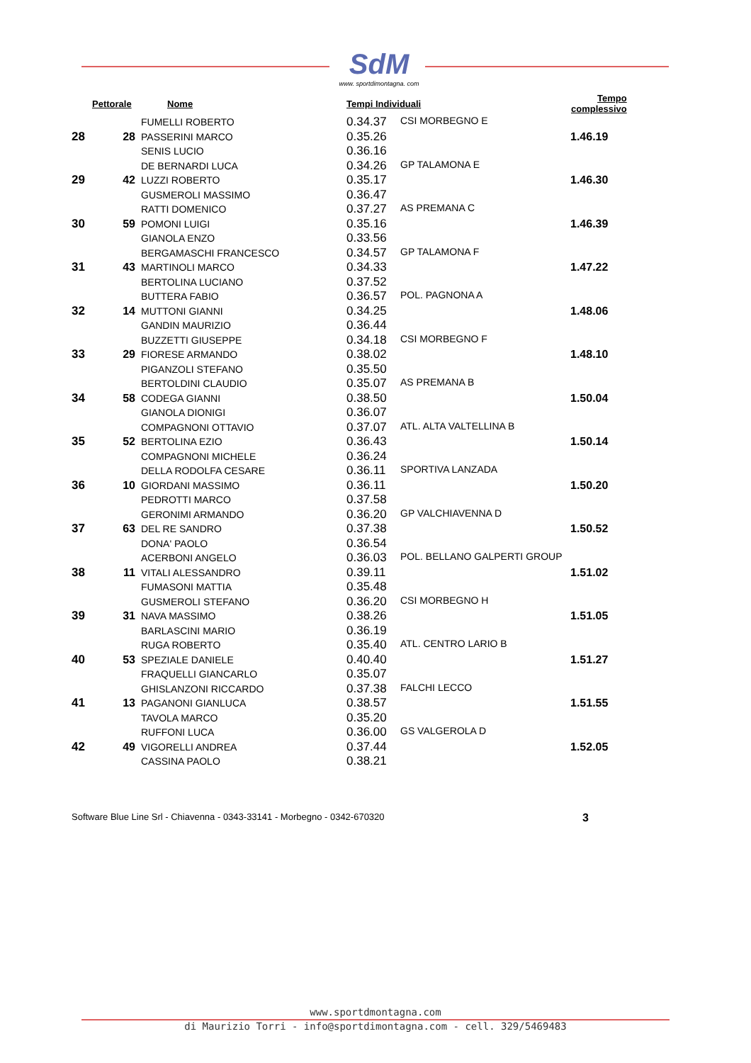SdM
www. sportdimontagna. com
| Pettorale | | Nome | Tempi Individuali | | Tempo complessivo |
| --- | --- | --- | --- | --- | --- |
| | | FUMELLI ROBERTO | 0.34.37 | CSI MORBEGNO E | |
| 28 | 28 | PASSERINI MARCO | 0.35.26 | | 1.46.19 |
| | | SENIS LUCIO | 0.36.16 | | |
| | | DE BERNARDI LUCA | 0.34.26 | GP TALAMONA E | |
| 29 | 42 | LUZZI ROBERTO | 0.35.17 | | 1.46.30 |
| | | GUSMEROLI MASSIMO | 0.36.47 | | |
| | | RATTI DOMENICO | 0.37.27 | AS PREMANA C | |
| 30 | 59 | POMONI LUIGI | 0.35.16 | | 1.46.39 |
| | | GIANOLA ENZO | 0.33.56 | | |
| | | BERGAMASCHI FRANCESCO | 0.34.57 | GP TALAMONA F | |
| 31 | 43 | MARTINOLI MARCO | 0.34.33 | | 1.47.22 |
| | | BERTOLINA LUCIANO | 0.37.52 | | |
| | | BUTTERA FABIO | 0.36.57 | POL. PAGNONA A | |
| 32 | 14 | MUTTONI GIANNI | 0.34.25 | | 1.48.06 |
| | | GANDIN MAURIZIO | 0.36.44 | | |
| | | BUZZETTI GIUSEPPE | 0.34.18 | CSI MORBEGNO F | |
| 33 | 29 | FIORESE ARMANDO | 0.38.02 | | 1.48.10 |
| | | PIGANZOLI STEFANO | 0.35.50 | | |
| | | BERTOLDINI CLAUDIO | 0.35.07 | AS PREMANA B | |
| 34 | 58 | CODEGA GIANNI | 0.38.50 | | 1.50.04 |
| | | GIANOLA DIONIGI | 0.36.07 | | |
| | | COMPAGNONI OTTAVIO | 0.37.07 | ATL. ALTA VALTELLINA B | |
| 35 | 52 | BERTOLINA EZIO | 0.36.43 | | 1.50.14 |
| | | COMPAGNONI MICHELE | 0.36.24 | | |
| | | DELLA RODOLFA CESARE | 0.36.11 | SPORTIVA LANZADA | |
| 36 | 10 | GIORDANI MASSIMO | 0.36.11 | | 1.50.20 |
| | | PEDROTTI MARCO | 0.37.58 | | |
| | | GERONIMI ARMANDO | 0.36.20 | GP VALCHIAVENNA D | |
| 37 | 63 | DEL RE SANDRO | 0.37.38 | | 1.50.52 |
| | | DONA' PAOLO | 0.36.54 | | |
| | | ACERBONI ANGELO | 0.36.03 | POL. BELLANO GALPERTI GROUP | |
| 38 | 11 | VITALI ALESSANDRO | 0.39.11 | | 1.51.02 |
| | | FUMASONI MATTIA | 0.35.48 | | |
| | | GUSMEROLI STEFANO | 0.36.20 | CSI MORBEGNO H | |
| 39 | 31 | NAVA MASSIMO | 0.38.26 | | 1.51.05 |
| | | BARLASCINI MARIO | 0.36.19 | | |
| | | RUGA ROBERTO | 0.35.40 | ATL. CENTRO LARIO B | |
| 40 | 53 | SPEZIALE DANIELE | 0.40.40 | | 1.51.27 |
| | | FRAQUELLI GIANCARLO | 0.35.07 | | |
| | | GHISLANZONI RICCARDO | 0.37.38 | FALCHI LECCO | |
| 41 | 13 | PAGANONI GIANLUCA | 0.38.57 | | 1.51.55 |
| | | TAVOLA MARCO | 0.35.20 | | |
| | | RUFFONI LUCA | 0.36.00 | GS VALGEROLA D | |
| 42 | 49 | VIGORELLI ANDREA | 0.37.44 | | 1.52.05 |
| | | CASSINA PAOLO | 0.38.21 | | |
Software Blue Line Srl - Chiavenna - 0343-33141 - Morbegno - 0342-670320 3
www.sportdmontagna.com
di Maurizio Torri - info@sportdimontagna.com - cell. 329/5469483